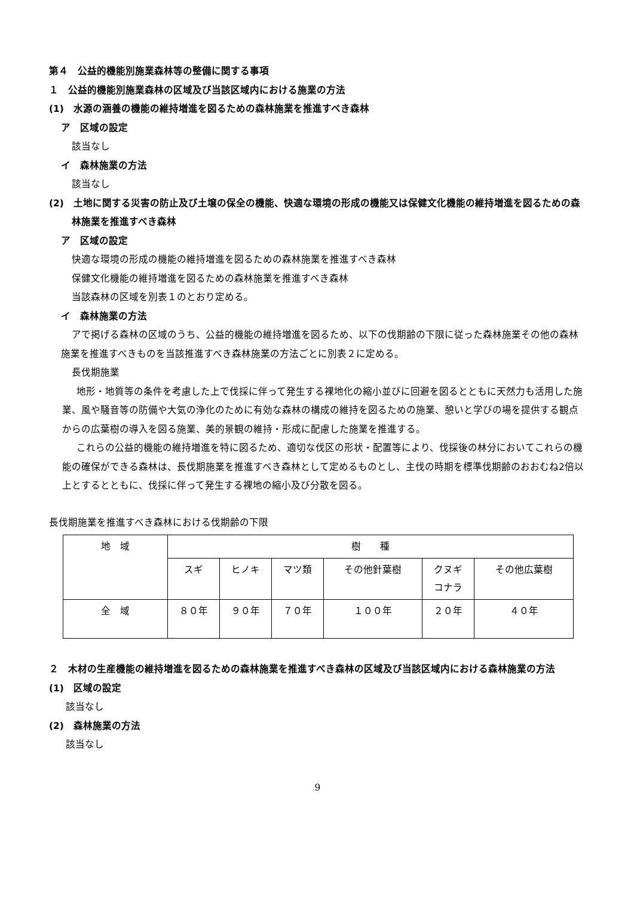第４　公益的機能別施業森林等の整備に関する事項
１　公益的機能別施業森林の区域及び当該区域内における施業の方法
(1)　水源の涵養の機能の維持増進を図るための森林施業を推進すべき森林
ア　区域の設定
該当なし
イ　森林施業の方法
該当なし
(2)　土地に関する災害の防止及び土壌の保全の機能、快適な環境の形成の機能又は保健文化機能の維持増進を図るための森林施業を推進すべき森林
ア　区域の設定
快適な環境の形成の機能の維持増進を図るための森林施業を推進すべき森林
保健文化機能の維持増進を図るための森林施業を推進すべき森林
当該森林の区域を別表１のとおり定める。
イ　森林施業の方法
アで掲げる森林の区域のうち、公益的機能の維持増進を図るため、以下の伐期齢の下限に従った森林施業その他の森林施業を推進すべきものを当該推進すべき森林施業の方法ごとに別表２に定める。
長伐期施業
地形・地質等の条件を考慮した上で伐採に伴って発生する裸地化の縮小並びに回避を図るとともに天然力も活用した施業、風や騒音等の防備や大気の浄化のために有効な森林の構成の維持を図るための施業、憩いと学びの場を提供する観点からの広葉樹の導入を図る施業、美的景観の維持・形成に配慮した施業を推進する。
これらの公益的機能の維持増進を特に図るため、適切な伐区の形状・配置等により、伐採後の林分においてこれらの機能の確保ができる森林は、長伐期施業を推進すべき森林として定めるものとし、主伐の時期を標準伐期齢のおおむね2倍以上とするとともに、伐採に伴って発生する裸地の縮小及び分散を図る。
長伐期施業を推進すべき森林における伐期齢の下限
| 地 域 | 樹 種 | | | | | |
| | スギ | ヒノキ | マツ類 | その他針葉樹 | クヌギ コナラ | その他広葉樹 |
| 全 域 | ８０年 | ９０年 | ７０年 | １００年 | ２０年 | ４０年 |
２　木材の生産機能の維持増進を図るための森林施業を推進すべき森林の区域及び当該区域内における森林施業の方法
(1)　区域の設定
該当なし
(2)　森林施業の方法
該当なし
9